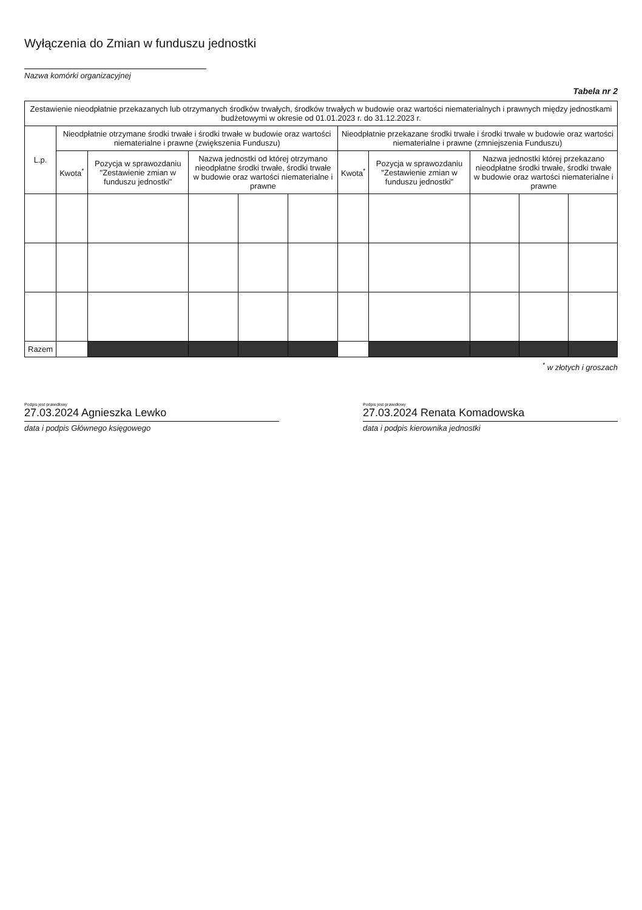Wyłączenia do Zmian w funduszu jednostki
Nazwa komórki organizacyjnej
Tabela nr 2
| Zestawienie nieodpłatnie przekazanych lub otrzymanych środków trwałych, środków trwałych w budowie oraz wartości niematerialnych i prawnych między jednostkami budżetowymi w okresie od 01.01.2023 r. do 31.12.2023 r. | | | | | | | | | | |
| --- | --- | --- | --- | --- | --- | --- | --- | --- | --- | --- |
| L.p. | Nieodpłatnie otrzymane środki trwałe i środki trwałe w budowie oraz wartości niematerialne i prawne (zwiększenia Funduszu) | | | | | Nieodpłatnie przekazane środki trwałe i środki trwałe w budowie oraz wartości niematerialne i prawne (zmniejszenia Funduszu) | | | | |
| | Kwota<sup>*</sup> | Pozycja w sprawozdaniu "Zestawienie zmian w funduszu jednostki" | Nazwa jednostki od której otrzymano nieodpłatne środki trwałe, środki trwałe w budowie oraz wartości niematerialne i prawne | | | Kwota<sup>*</sup> | Pozycja w sprawozdaniu "Zestawienie zmian w funduszu jednostki" | Nazwa jednostki której przekazano nieodpłatne środki trwałe, środki trwałe w budowie oraz wartości niematerialne i prawne | | |
| Razem | | | | | | | | | | |
<sup>*</sup> w złotych i groszach
Podpis jest prawidłowy
27.03.2024 Agnieszka Lewko
data i podpis Głównego księgowego
Podpis jest prawidłowy
27.03.2024 Renata Komadowska
data i podpis kierownika jednostki